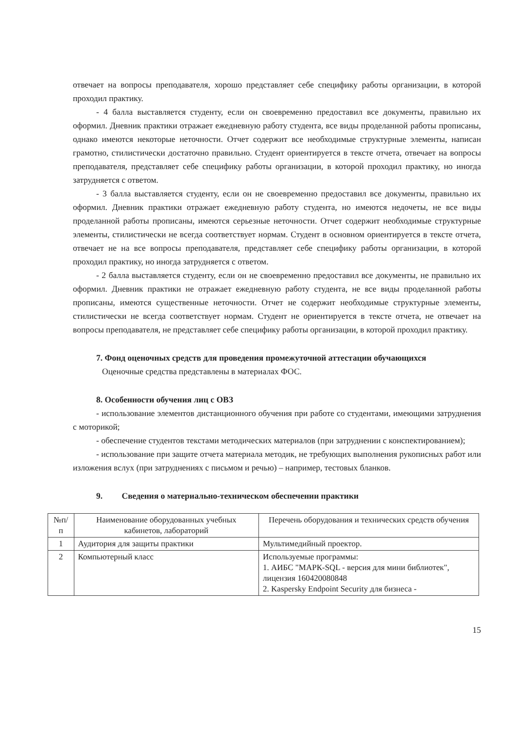отвечает на вопросы преподавателя, хорошо представляет себе специфику работы организации, в которой проходил практику.
- 4 балла выставляется студенту, если он своевременно предоставил все документы, правильно их оформил. Дневник практики отражает ежедневную работу студента, все виды проделанной работы прописаны, однако имеются некоторые неточности. Отчет содержит все необходимые структурные элементы, написан грамотно, стилистически достаточно правильно. Студент ориентируется в тексте отчета, отвечает на вопросы преподавателя, представляет себе специфику работы организации, в которой проходил практику, но иногда затрудняется с ответом.
- 3 балла выставляется студенту, если он не своевременно предоставил все документы, правильно их оформил. Дневник практики отражает ежедневную работу студента, но имеются недочеты, не все виды проделанной работы прописаны, имеются серьезные неточности. Отчет содержит необходимые структурные элементы, стилистически не всегда соответствует нормам. Студент в основном ориентируется в тексте отчета, отвечает не на все вопросы преподавателя, представляет себе специфику работы организации, в которой проходил практику, но иногда затрудняется с ответом.
- 2 балла выставляется студенту, если он не своевременно предоставил все документы, не правильно их оформил. Дневник практики не отражает ежедневную работу студента, не все виды проделанной работы прописаны, имеются существенные неточности. Отчет не содержит необходимые структурные элементы, стилистически не всегда соответствует нормам. Студент не ориентируется в тексте отчета, не отвечает на вопросы преподавателя, не представляет себе специфику работы организации, в которой проходил практику.
7. Фонд оценочных средств для проведения промежуточной аттестации обучающихся
Оценочные средства представлены в материалах ФОС.
8. Особенности обучения лиц с ОВЗ
- использование элементов дистанционного обучения при работе со студентами, имеющими затруднения с моторикой;
- обеспечение студентов текстами методических материалов (при затруднении с конспектированием);
- использование при защите отчета материала методик, не требующих выполнения рукописных работ или изложения вслух (при затруднениях с письмом и речью) – например, тестовых бланков.
9. Сведения о материально-техническом обеспечении практики
| №п/п | Наименование оборудованных учебных кабинетов, лабораторий | Перечень оборудования и технических средств обучения |
| 1 | Аудитория для защиты практики | Мультимедийный проектор. |
| 2 | Компьютерный класс | Используемые программы: 1. АИБС "МАРК-SQL - версия для мини библиотек", лицензия 160420080848 2. Kaspersky Endpoint Security для бизнеса - |
15